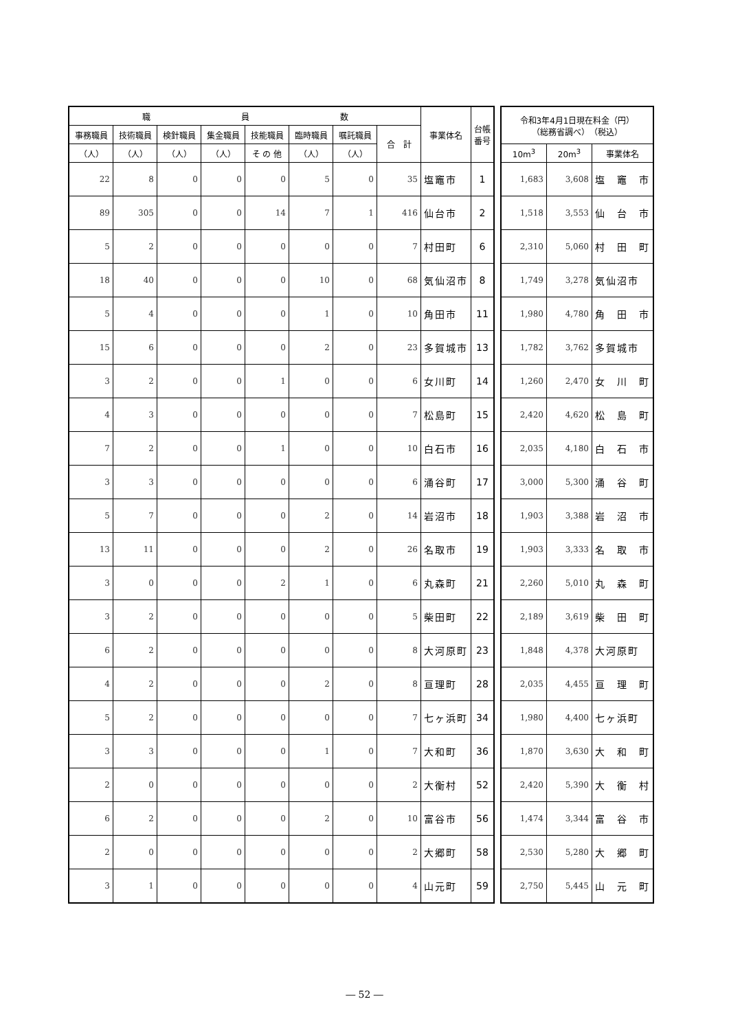| 職 員 数 | | | | | | | | 事業体名 | 台帳 番号 |
| --- | --- | --- | --- | --- | --- | --- | --- | --- | --- |
| 事務職員 | 技術職員 | 検針職員 | 集金職員 | 技能職員 | 臨時職員 | 嘱託職員 | 合 計 | | |
| （人） | （人） | （人） | （人） | そ の 他 | （人） | （人） | | | |
| 22 | 8 | 0 | 0 | 0 | 5 | 0 | 35 | 塩竈市 | 1 |
| 89 | 305 | 0 | 0 | 14 | 7 | 1 | 416 | 仙台市 | 2 |
| 5 | 2 | 0 | 0 | 0 | 0 | 0 | 7 | 村田町 | 6 |
| 18 | 40 | 0 | 0 | 0 | 10 | 0 | 68 | 気仙沼市 | 8 |
| 5 | 4 | 0 | 0 | 0 | 1 | 0 | 10 | 角田市 | 11 |
| 15 | 6 | 0 | 0 | 0 | 2 | 0 | 23 | 多賀城市 | 13 |
| 3 | 2 | 0 | 0 | 1 | 0 | 0 | 6 | 女川町 | 14 |
| 4 | 3 | 0 | 0 | 0 | 0 | 0 | 7 | 松島町 | 15 |
| 7 | 2 | 0 | 0 | 1 | 0 | 0 | 10 | 白石市 | 16 |
| 3 | 3 | 0 | 0 | 0 | 0 | 0 | 6 | 涌谷町 | 17 |
| 5 | 7 | 0 | 0 | 0 | 2 | 0 | 14 | 岩沼市 | 18 |
| 13 | 11 | 0 | 0 | 0 | 2 | 0 | 26 | 名取市 | 19 |
| 3 | 0 | 0 | 0 | 2 | 1 | 0 | 6 | 丸森町 | 21 |
| 3 | 2 | 0 | 0 | 0 | 0 | 0 | 5 | 柴田町 | 22 |
| 6 | 2 | 0 | 0 | 0 | 0 | 0 | 8 | 大河原町 | 23 |
| 4 | 2 | 0 | 0 | 0 | 2 | 0 | 8 | 亘理町 | 28 |
| 5 | 2 | 0 | 0 | 0 | 0 | 0 | 7 | 七ヶ浜町 | 34 |
| 3 | 3 | 0 | 0 | 0 | 1 | 0 | 7 | 大和町 | 36 |
| 2 | 0 | 0 | 0 | 0 | 0 | 0 | 2 | 大衡村 | 52 |
| 6 | 2 | 0 | 0 | 0 | 2 | 0 | 10 | 富谷市 | 56 |
| 2 | 0 | 0 | 0 | 0 | 0 | 0 | 2 | 大郷町 | 58 |
| 3 | 1 | 0 | 0 | 0 | 0 | 0 | 4 | 山元町 | 59 |
| 令和3年4月1日現在料金（円） （総務省調べ） （税込） | | |
| --- | --- | --- |
| 10m<sup>3</sup> | 20m<sup>3</sup> | 事業体名 |
| 1,683 | 3,608 | 塩 竈 市 |
| 1,518 | 3,553 | 仙 台 市 |
| 2,310 | 5,060 | 村 田 町 |
| 1,749 | 3,278 | 気仙沼市 |
| 1,980 | 4,780 | 角 田 市 |
| 1,782 | 3,762 | 多賀城市 |
| 1,260 | 2,470 | 女 川 町 |
| 2,420 | 4,620 | 松 島 町 |
| 2,035 | 4,180 | 白 石 市 |
| 3,000 | 5,300 | 涌 谷 町 |
| 1,903 | 3,388 | 岩 沼 市 |
| 1,903 | 3,333 | 名 取 市 |
| 2,260 | 5,010 | 丸 森 町 |
| 2,189 | 3,619 | 柴 田 町 |
| 1,848 | 4,378 | 大河原町 |
| 2,035 | 4,455 | 亘 理 町 |
| 1,980 | 4,400 | 七ヶ浜町 |
| 1,870 | 3,630 | 大 和 町 |
| 2,420 | 5,390 | 大 衡 村 |
| 1,474 | 3,344 | 富 谷 市 |
| 2,530 | 5,280 | 大 郷 町 |
| 2,750 | 5,445 | 山 元 町 |
― 52 ―